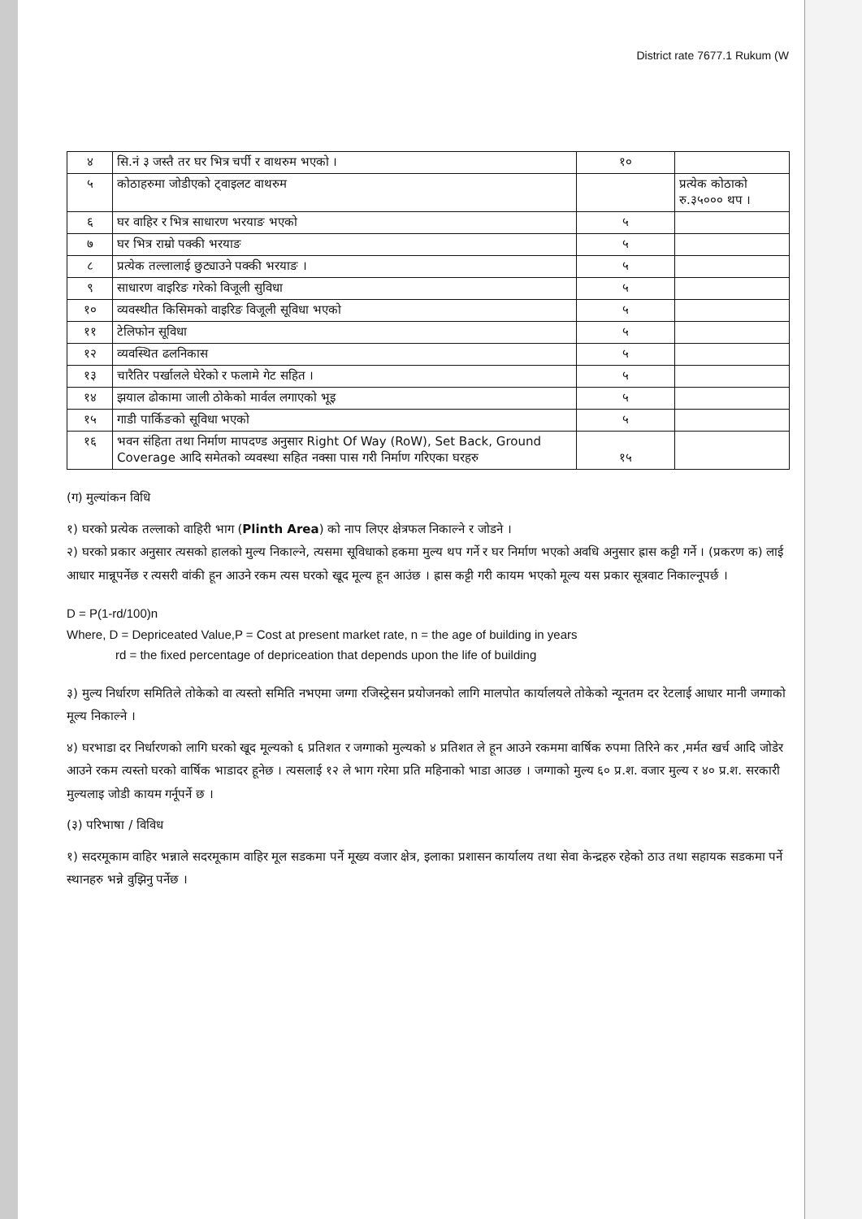District rate 7677.1 Rukum (W
| ४ | सि.नं ३ जस्तै तर घर भित्र चर्पी र वाथरुम भएको । | १० | |
| ५ | कोठाहरुमा जोडीएको ट्वाइलट वाथरुम | | प्रत्येक कोठाको रु.३५००० थप । |
| ६ | घर वाहिर र भित्र साधारण भरयाङ भएको | ५ | |
| ७ | घर भित्र राम्रो पक्की भरयाङ | ५ | |
| ८ | प्रत्येक तल्लालाई छुट्याउने पक्की भरयाङ । | ५ | |
| ९ | साधारण वाइरिङ गरेको विजूली सुविधा | ५ | |
| १० | व्यवस्थीत किसिमको वाइरिङ विजूली सूविधा भएको | ५ | |
| ११ | टेलिफोन सूविधा | ५ | |
| १२ | व्यवस्थित ढलनिकास | ५ | |
| १३ | चारैतिर पर्खालले घेरेको र फलामे गेट सहित । | ५ | |
| १४ | झयाल ढोकामा जाली ठोकेको मार्वल लगाएको भूइ | ५ | |
| १५ | गाडी पार्किङको सूविधा भएको | ५ | |
| १६ | भवन संहिता तथा निर्माण मापदण्ड अनुसार Right Of Way (RoW), Set Back, Ground Coverage आदि समेतको व्यवस्था सहित नक्सा पास गरी निर्माण गरिएका घरहरु | १५ | |
(ग) मुल्यांकन विधि
१) घरको प्रत्येक तल्लाको वाहिरी भाग (Plinth Area) को नाप लिएर क्षेत्रफल निकाल्ने र जोडने ।
२) घरको प्रकार अनुसार त्यसको हालको मुल्य निकाल्ने, त्यसमा सूविधाको हकमा मुल्य थप गर्ने र घर निर्माण भएको अवधि अनुसार ह्रास कट्टी गर्ने । (प्रकरण क) लाई आधार मान्नूपर्नेछ र त्यसरी वांकी हून आउने रकम त्यस घरको खूद मूल्य हून आउंछ । ह्रास कट्टी गरी कायम भएको मूल्य यस प्रकार सूत्रवाट निकाल्नूपर्छ ।
D = P(1-rd/100)n
Where, D = Depriceated Value,P = Cost at present market rate, n = the age of building in years
rd = the fixed percentage of depriceation that depends upon the life of building
३) मुल्य निर्धारण समितिले तोकेको वा त्यस्तो समिति नभएमा जग्गा रजिस्ट्रेसन प्रयोजनको लागि मालपोत कार्यालयले तोकेको न्यूनतम दर रेटलाई आधार मानी जग्गाको मूल्य निकाल्ने ।
४) घरभाडा दर निर्धारणको लागि घरको खूद मूल्यको ६ प्रतिशत र जग्गाको मुल्यको ४ प्रतिशत ले हून आउने रकममा वार्षिक रुपमा तिरिने कर ,मर्मत खर्च आदि जोडेर आउने रकम त्यस्तो घरको वार्षिक भाडादर हूनेछ । त्यसलाई १२ ले भाग गरेमा प्रति महिनाको भाडा आउछ । जग्गाको मुल्य ६० प्र.श. वजार मुल्य र ४० प्र.श. सरकारी मुल्यलाइ जोडी कायम गर्नूपर्ने छ ।
(३) परिभाषा / विविध
१) सदरमूकाम वाहिर भन्नाले सदरमूकाम वाहिर मूल सडकमा पर्ने मूख्य वजार क्षेत्र, इलाका प्रशासन कार्यालय तथा सेवा केन्द्रहरु रहेको ठाउ तथा सहायक सडकमा पर्ने स्थानहरु भन्ने वुझिनु पर्नेछ ।